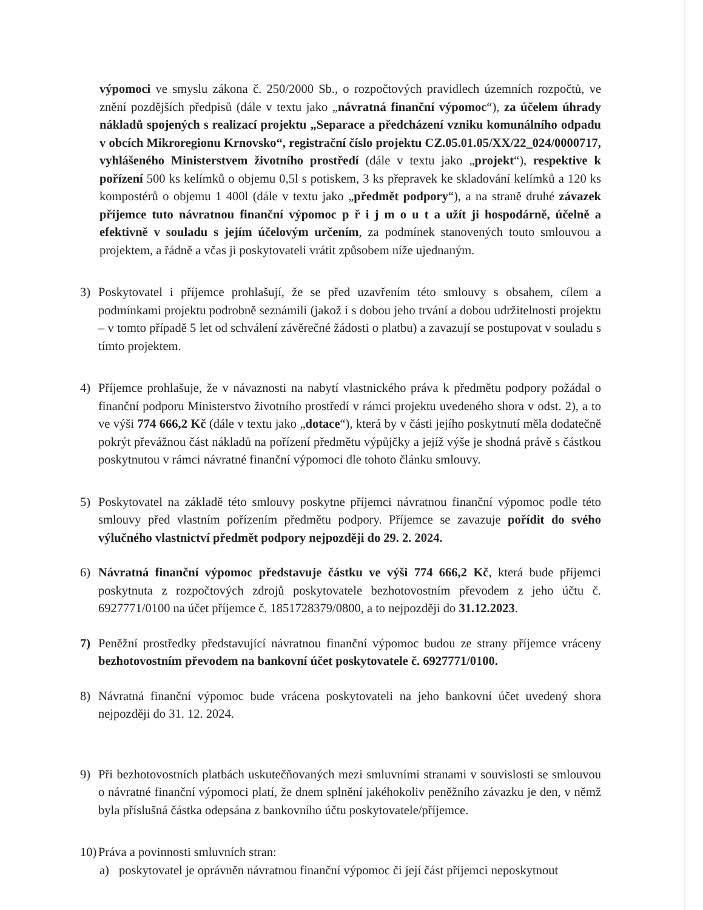výpomoci ve smyslu zákona č. 250/2000 Sb., o rozpočtových pravidlech územních rozpočtů, ve znění pozdějších předpisů (dále v textu jako „návratná finanční výpomoc“), za účelem úhrady nákladů spojených s realizací projektu „Separace a předcházení vzniku komunálního odpadu v obcích Mikroregionu Krnovsko“, registrační číslo projektu CZ.05.01.05/XX/22_024/0000717, vyhlášeného Ministerstvem životního prostředí (dále v textu jako „projekt“), respektive k pořízení 500 ks kelímků o objemu 0,5l s potiskem, 3 ks přepravek ke skladování kelímků a 120 ks kompostérů o objemu 1 400l (dále v textu jako „předmět podpory“), a na straně druhé závazek příjemce tuto návratnou finanční výpomoc p ř i j m o u t a užít ji hospodárně, účelně a efektivně v souladu s jejím účelovým určením, za podmínek stanovených touto smlouvou a projektem, a řádně a včas ji poskytovateli vrátit způsobem níže ujednaným.
3) Poskytovatel i příjemce prohlašují, že se před uzavřením této smlouvy s obsahem, cílem a podmínkami projektu podrobně seznámili (jakož i s dobou jeho trvání a dobou udržitelnosti projektu – v tomto případě 5 let od schválení závěrečné žádosti o platbu) a zavazují se postupovat v souladu s tímto projektem.
4) Příjemce prohlašuje, že v návaznosti na nabytí vlastnického práva k předmětu podpory požádal o finanční podporu Ministerstvo životního prostředí v rámci projektu uvedeného shora v odst. 2), a to ve výši 774 666,2 Kč (dále v textu jako „dotace“), která by v části jejího poskytnutí měla dodatečně pokrýt převážnou část nákladů na pořízení předmětu výpůjčky a jejíž výše je shodná právě s částkou poskytnutou v rámci návratné finanční výpomoci dle tohoto článku smlouvy.
5) Poskytovatel na základě této smlouvy poskytne příjemci návratnou finanční výpomoc podle této smlouvy před vlastním pořízením předmětu podpory. Příjemce se zavazuje pořídit do svého výlučného vlastnictví předmět podpory nejpozději do 29. 2. 2024.
6) Návratná finanční výpomoc představuje částku ve výši 774 666,2 Kč, která bude příjemci poskytnuta z rozpočtových zdrojů poskytovatele bezhotovostním převodem z jeho účtu č. 6927771/0100 na účet příjemce č. 1851728379/0800, a to nejpozději do 31.12.2023.
7) Peněžní prostředky představující návratnou finanční výpomoc budou ze strany příjemce vráceny bezhotovostním převodem na bankovní účet poskytovatele č. 6927771/0100.
8) Návratná finanční výpomoc bude vrácena poskytovateli na jeho bankovní účet uvedený shora nejpozději do 31. 12. 2024.
9) Při bezhotovostních platbách uskutečňovaných mezi smluvními stranami v souvislosti se smlouvou o návratné finanční výpomoci platí, že dnem splnění jakéhokoliv peněžního závazku je den, v němž byla příslušná částka odepsána z bankovního účtu poskytovatele/příjemce.
10) Práva a povinnosti smluvních stran:
a) poskytovatel je oprávněn návratnou finanční výpomoc či její část příjemci neposkytnout